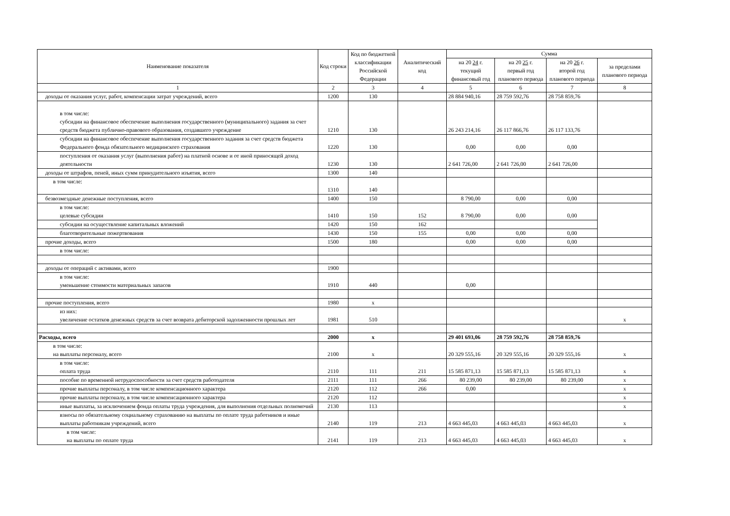| Наименование показателя | Код строки | Код по бюджетной классификации Российской Федерации | Аналитический код | Сумма | | | |
| --- | --- | --- | --- | --- | --- | --- | --- |
| | | | | на 20 24 г. текущий финансовый год | на 20 25 г. первый год планового периода | на 20 26 г. второй год планового периода | за пределами планового периода |
| 1 | 2 | 3 | 4 | 5 | 6 | 7 | 8 |
| доходы от оказания услуг, работ, компенсации затрат учреждений, всего | 1200 | 130 | | 28 884 940,16 | 28 759 592,76 | 28 758 859,76 | |
| в том числе: субсидии на финансовое обеспечение выполнения государственного (муниципального) задания за счет средств бюджета публично-правового образования, создавшего учреждение | 1210 | 130 | | 26 243 214,16 | 26 117 866,76 | 26 117 133,76 | |
| субсидии на финансовое обеспечение выполнения государственного задания за счет средств бюджета Федерального фонда обязательного медицинского страхования | 1220 | 130 | | 0,00 | 0,00 | 0,00 | |
| поступления от оказания услуг (выполнения работ) на платной основе и от иной приносящей доход деятельности | 1230 | 130 | | 2 641 726,00 | 2 641 726,00 | 2 641 726,00 | |
| доходы от штрафов, пеней, иных сумм принудительного изъятия, всего | 1300 | 140 | | | | | |
| в том числе: | 1310 | 140 | | | | | |
| безвозмездные денежные поступления, всего | 1400 | 150 | | 8 790,00 | 0,00 | 0,00 | |
| в том числе: целевые субсидии | 1410 | 150 | 152 | 8 790,00 | 0,00 | 0,00 | |
| субсидии на осуществление капитальных вложений | 1420 | 150 | 162 | | | | |
| благотворительные пожертвования | 1430 | 150 | 155 | 0,00 | 0,00 | 0,00 | |
| прочие доходы, всего | 1500 | 180 | | 0,00 | 0,00 | 0,00 | |
| в том числе: | | | | | | | |
| доходы от операций с активами, всего | 1900 | | | | | | |
| в том числе: уменьшение стоимости материальных запасов | 1910 | 440 | | 0,00 | | | |
| прочие поступления, всего | 1980 | x | | | | | |
| из них: увеличение остатков денежных средств за счет возврата дебиторской задолженности прошлых лет | 1981 | 510 | | | | | x |
| Расходы, всего | 2000 | x | | 29 401 693,06 | 28 759 592,76 | 28 758 859,76 | |
| в том числе: на выплаты персоналу, всего | 2100 | x | | 20 329 555,16 | 20 329 555,16 | 20 329 555,16 | x |
| в том числе: оплата труда | 2110 | 111 | 211 | 15 585 871,13 | 15 585 871,13 | 15 585 871,13 | x |
| пособие по временной нетрудоспособности за счет средств работодателя | 2111 | 111 | 266 | 80 239,00 | 80 239,00 | 80 239,00 | x |
| прочие выплаты персоналу, в том числе компенсационного характера | 2120 | 112 | 266 | 0,00 | | | x |
| прочие выплаты персоналу, в том числе компенсационного характера | 2120 | 112 | | | | | x |
| иные выплаты, за исключением фонда оплаты труда учреждения, для выполнения отдельных полномочий | 2130 | 113 | | | | | x |
| взносы по обязательному социальному страхованию на выплаты по оплате труда работников и иные выплаты работникам учреждений, всего | 2140 | 119 | 213 | 4 663 445,03 | 4 663 445,03 | 4 663 445,03 | x |
| в том числе: на выплаты по оплате труда | 2141 | 119 | 213 | 4 663 445,03 | 4 663 445,03 | 4 663 445,03 | x |